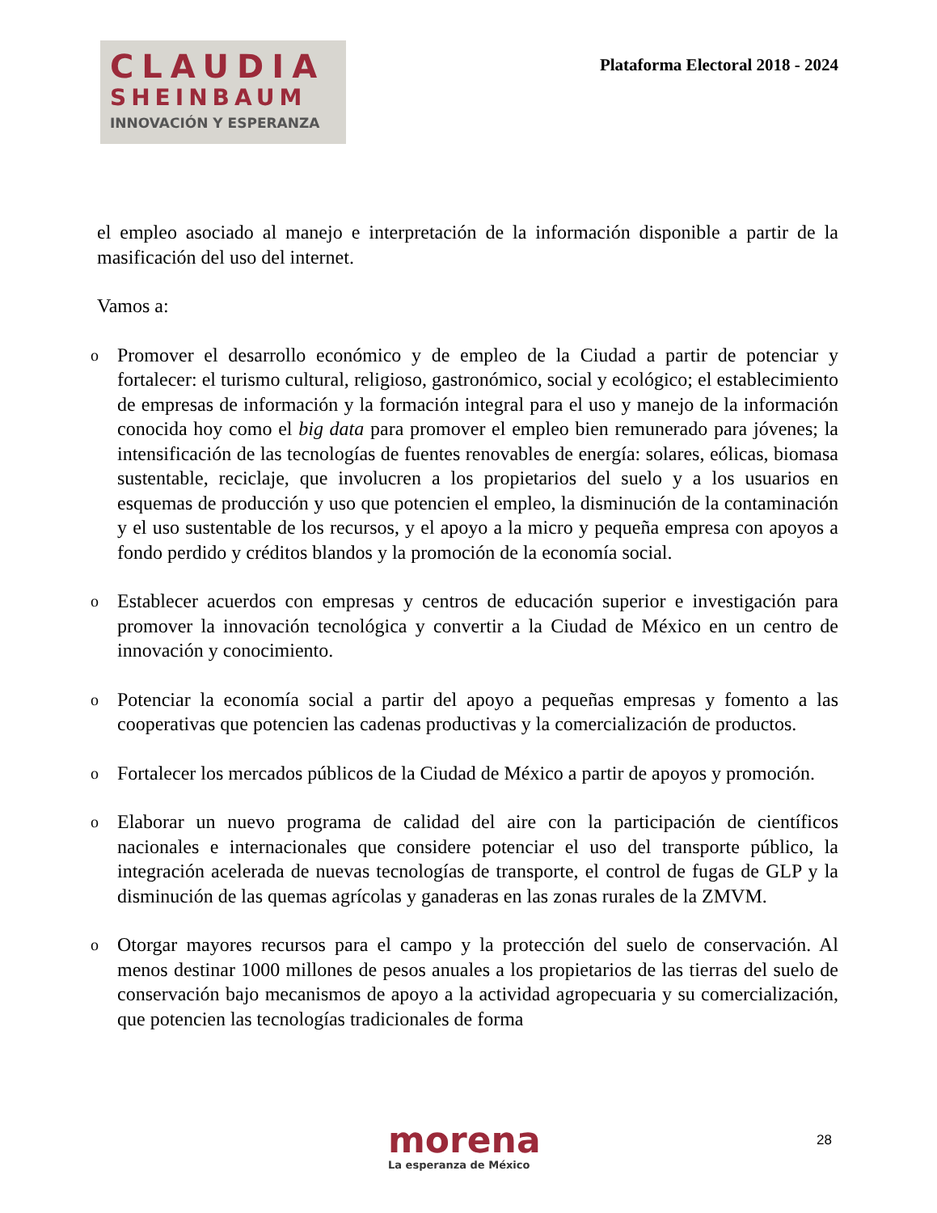CLAUDIA
SHEINBAUM
INNOVACIÓN Y ESPERANZA
Plataforma Electoral 2018 - 2024
el empleo asociado al manejo e interpretación de la información disponible a partir de la masificación del uso del internet.
Vamos a:
o Promover el desarrollo económico y de empleo de la Ciudad a partir de potenciar y fortalecer: el turismo cultural, religioso, gastronómico, social y ecológico; el establecimiento de empresas de información y la formación integral para el uso y manejo de la información conocida hoy como el big data para promover el empleo bien remunerado para jóvenes; la intensificación de las tecnologías de fuentes renovables de energía: solares, eólicas, biomasa sustentable, reciclaje, que involucren a los propietarios del suelo y a los usuarios en esquemas de producción y uso que potencien el empleo, la disminución de la contaminación y el uso sustentable de los recursos, y el apoyo a la micro y pequeña empresa con apoyos a fondo perdido y créditos blandos y la promoción de la economía social.
o Establecer acuerdos con empresas y centros de educación superior e investigación para promover la innovación tecnológica y convertir a la Ciudad de México en un centro de innovación y conocimiento.
o Potenciar la economía social a partir del apoyo a pequeñas empresas y fomento a las cooperativas que potencien las cadenas productivas y la comercialización de productos.
o Fortalecer los mercados públicos de la Ciudad de México a partir de apoyos y promoción.
o Elaborar un nuevo programa de calidad del aire con la participación de científicos nacionales e internacionales que considere potenciar el uso del transporte público, la integración acelerada de nuevas tecnologías de transporte, el control de fugas de GLP y la disminución de las quemas agrícolas y ganaderas en las zonas rurales de la ZMVM.
o Otorgar mayores recursos para el campo y la protección del suelo de conservación. Al menos destinar 1000 millones de pesos anuales a los propietarios de las tierras del suelo de conservación bajo mecanismos de apoyo a la actividad agropecuaria y su comercialización, que potencien las tecnologías tradicionales de forma
morena
La esperanza de México
28